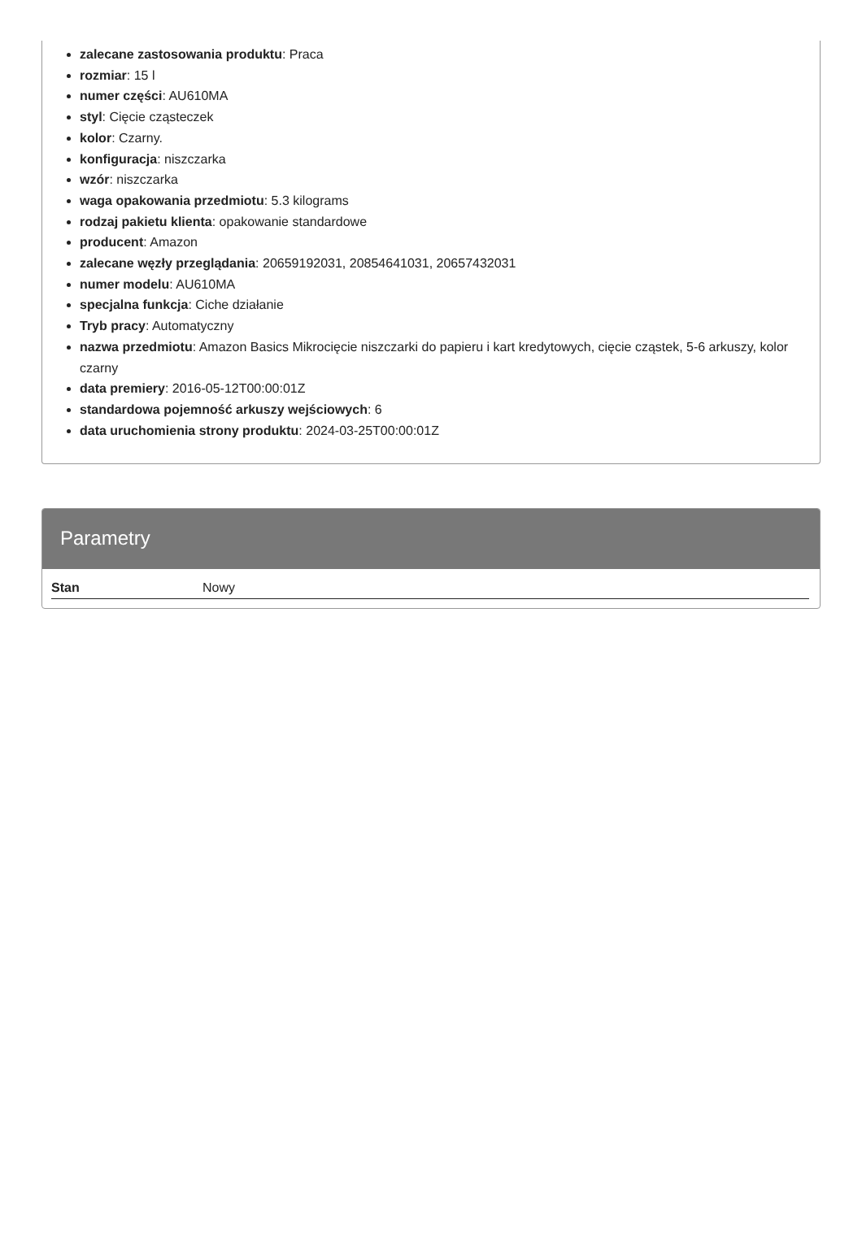zalecane zastosowania produktu: Praca
rozmiar: 15 l
numer części: AU610MA
styl: Cięcie cząsteczek
kolor: Czarny.
konfiguracja: niszczarka
wzór: niszczarka
waga opakowania przedmiotu: 5.3 kilograms
rodzaj pakietu klienta: opakowanie standardowe
producent: Amazon
zalecane węzły przeglądania: 20659192031, 20854641031, 20657432031
numer modelu: AU610MA
specjalna funkcja: Ciche działanie
Tryb pracy: Automatyczny
nazwa przedmiotu: Amazon Basics Mikrocięcie niszczarki do papieru i kart kredytowych, cięcie cząstek, 5-6 arkuszy, kolor czarny
data premiery: 2016-05-12T00:00:01Z
standardowa pojemność arkuszy wejściowych: 6
data uruchomienia strony produktu: 2024-03-25T00:00:01Z
Parametry
| Stan | Nowy |